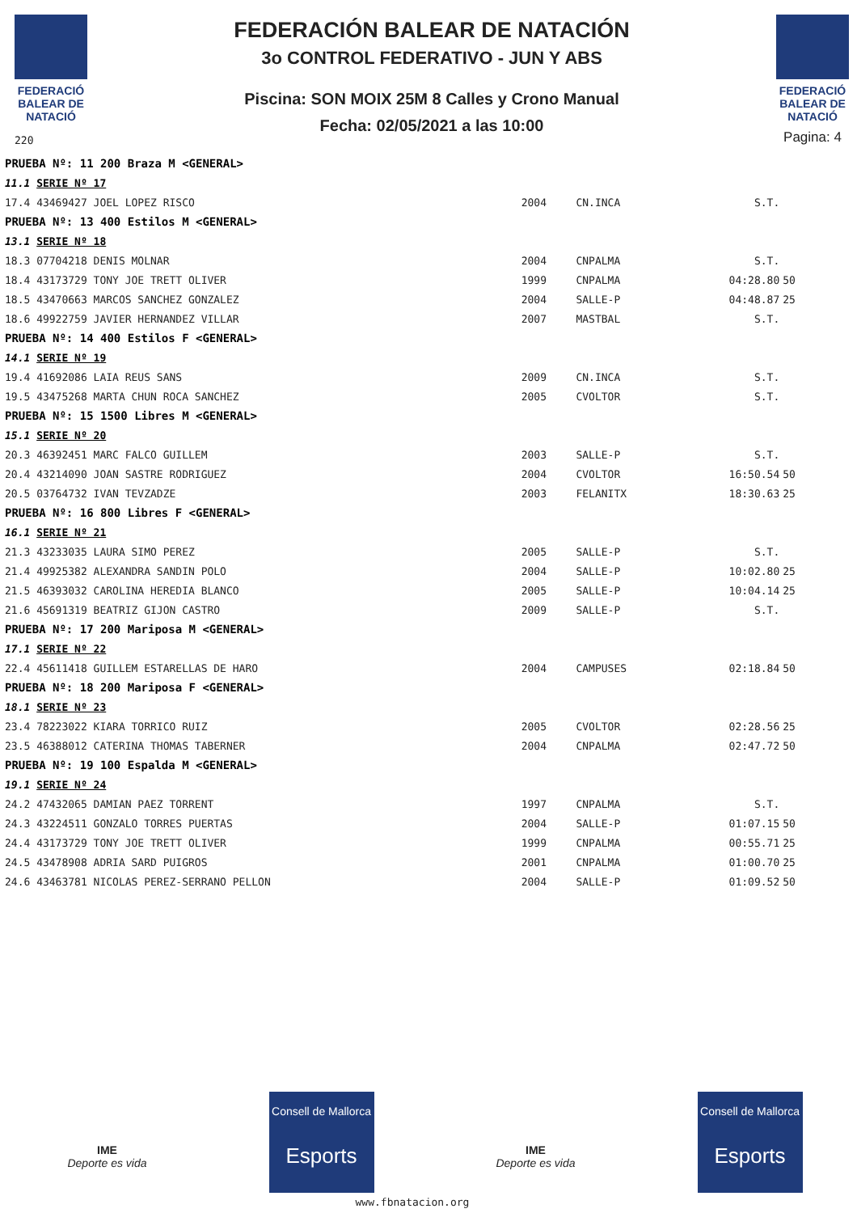FEDERACIÓ BALEAR DE NATACIÓ
220
FEDERACIÓN BALEAR DE NATACIÓN
3o CONTROL FEDERATIVO - JUN Y ABS
Piscina: SON MOIX 25M 8 Calles y Crono Manual
Fecha: 02/05/2021 a las 10:00
FEDERACIÓ BALEAR DE NATACIÓ
Pagina: 4
| PRUEBA Nº: 11 200 Braza M <GENERAL> | | | | |
| 11.1 SERIE Nº 17 | | | | |
| 17.4 43469427 JOEL LOPEZ RISCO | 2004 | CN.INCA | S.T. | |
| PRUEBA Nº: 13 400 Estilos M <GENERAL> | | | | |
| 13.1 SERIE Nº 18 | | | | |
| 18.3 07704218 DENIS MOLNAR | 2004 | CNPALMA | S.T. | |
| 18.4 43173729 TONY JOE TRETT OLIVER | 1999 | CNPALMA | 04:28.80 | 50 |
| 18.5 43470663 MARCOS SANCHEZ GONZALEZ | 2004 | SALLE-P | 04:48.87 | 25 |
| 18.6 49922759 JAVIER HERNANDEZ VILLAR | 2007 | MASTBAL | S.T. | |
| PRUEBA Nº: 14 400 Estilos F <GENERAL> | | | | |
| 14.1 SERIE Nº 19 | | | | |
| 19.4 41692086 LAIA REUS SANS | 2009 | CN.INCA | S.T. | |
| 19.5 43475268 MARTA CHUN ROCA SANCHEZ | 2005 | CVOLTOR | S.T. | |
| PRUEBA Nº: 15 1500 Libres M <GENERAL> | | | | |
| 15.1 SERIE Nº 20 | | | | |
| 20.3 46392451 MARC FALCO GUILLEM | 2003 | SALLE-P | S.T. | |
| 20.4 43214090 JOAN SASTRE RODRIGUEZ | 2004 | CVOLTOR | 16:50.54 | 50 |
| 20.5 03764732 IVAN TEVZADZE | 2003 | FELANITX | 18:30.63 | 25 |
| PRUEBA Nº: 16 800 Libres F <GENERAL> | | | | |
| 16.1 SERIE Nº 21 | | | | |
| 21.3 43233035 LAURA SIMO PEREZ | 2005 | SALLE-P | S.T. | |
| 21.4 49925382 ALEXANDRA SANDIN POLO | 2004 | SALLE-P | 10:02.80 | 25 |
| 21.5 46393032 CAROLINA HEREDIA BLANCO | 2005 | SALLE-P | 10:04.14 | 25 |
| 21.6 45691319 BEATRIZ GIJON CASTRO | 2009 | SALLE-P | S.T. | |
| PRUEBA Nº: 17 200 Mariposa M <GENERAL> | | | | |
| 17.1 SERIE Nº 22 | | | | |
| 22.4 45611418 GUILLEM ESTARELLAS DE HARO | 2004 | CAMPUSES | 02:18.84 | 50 |
| PRUEBA Nº: 18 200 Mariposa F <GENERAL> | | | | |
| 18.1 SERIE Nº 23 | | | | |
| 23.4 78223022 KIARA TORRICO RUIZ | 2005 | CVOLTOR | 02:28.56 | 25 |
| 23.5 46388012 CATERINA THOMAS TABERNER | 2004 | CNPALMA | 02:47.72 | 50 |
| PRUEBA Nº: 19 100 Espalda M <GENERAL> | | | | |
| 19.1 SERIE Nº 24 | | | | |
| 24.2 47432065 DAMIAN PAEZ TORRENT | 1997 | CNPALMA | S.T. | |
| 24.3 43224511 GONZALO TORRES PUERTAS | 2004 | SALLE-P | 01:07.15 | 50 |
| 24.4 43173729 TONY JOE TRETT OLIVER | 1999 | CNPALMA | 00:55.71 | 25 |
| 24.5 43478908 ADRIA SARD PUIGROS | 2001 | CNPALMA | 01:00.70 | 25 |
| 24.6 43463781 NICOLAS PEREZ-SERRANO PELLON | 2004 | SALLE-P | 01:09.52 | 50 |
IME
Deporte es vida
Consell de Mallorca
Esports
IME
Deporte es vida
Consell de Mallorca
Esports
www.fbnatacion.org